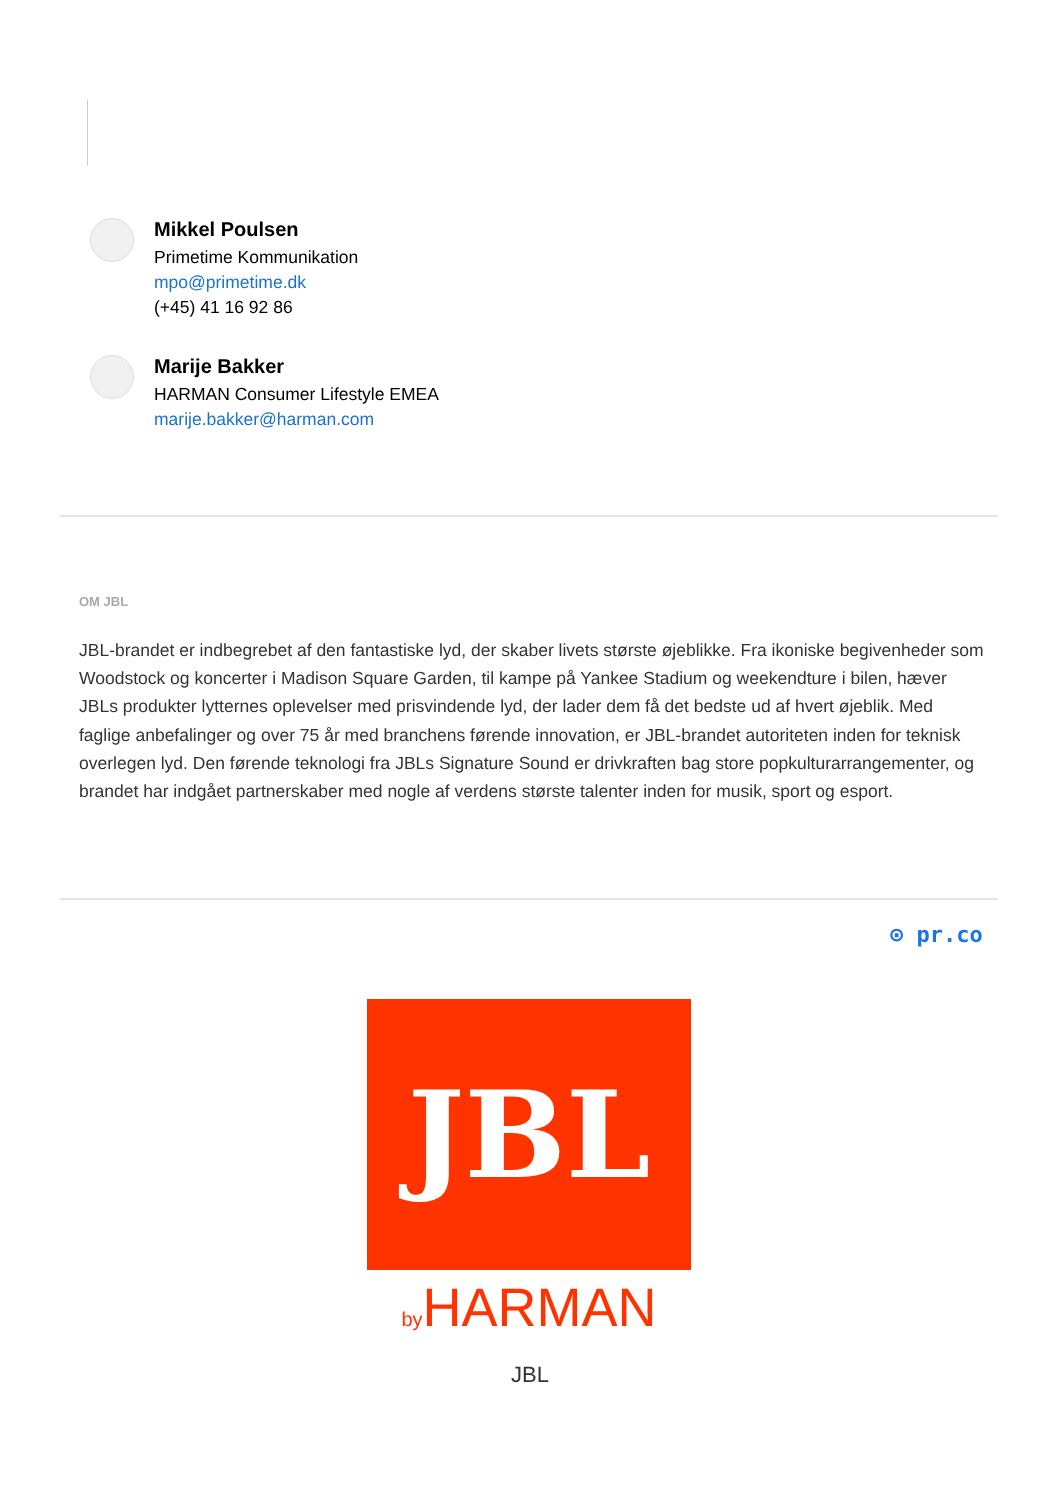Mikkel Poulsen
Primetime Kommunikation
mpo@primetime.dk
(+45) 41 16 92 86
Marije Bakker
HARMAN Consumer Lifestyle EMEA
marije.bakker@harman.com
OM JBL
JBL-brandet er indbegrebet af den fantastiske lyd, der skaber livets største øjeblikke. Fra ikoniske begivenheder som Woodstock og koncerter i Madison Square Garden, til kampe på Yankee Stadium og weekendture i bilen, hæver JBLs produkter lytternes oplevelser med prisvindende lyd, der lader dem få det bedste ud af hvert øjeblik. Med faglige anbefalinger og over 75 år med branchens førende innovation, er JBL-brandet autoriteten inden for teknisk overlegen lyd. Den førende teknologi fra JBLs Signature Sound er drivkraften bag store popkulturarrangementer, og brandet har indgået partnerskaber med nogle af verdens største talenter inden for musik, sport og esport.
⊙ pr.co
JBL
by HARMAN
JBL